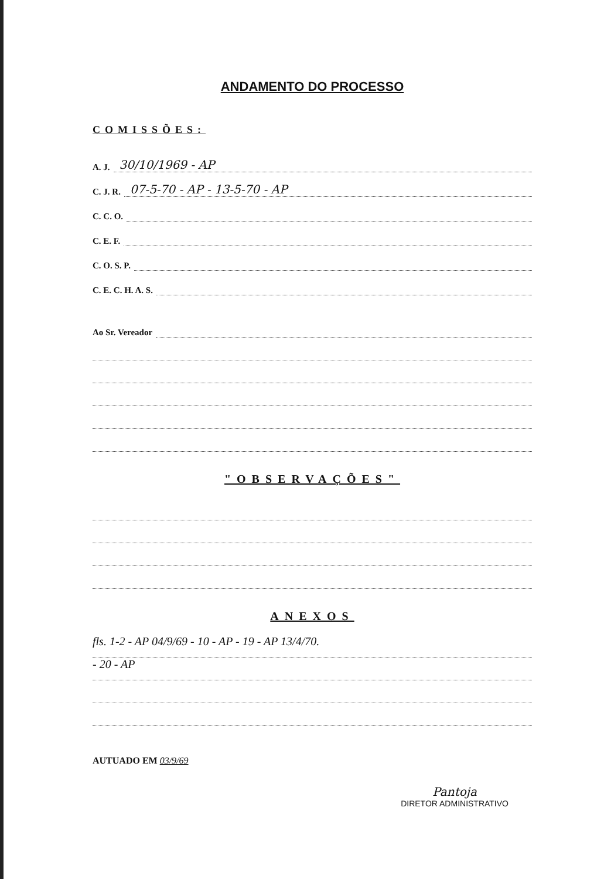ANDAMENTO DO PROCESSO
COMISSÕES:
A. J. 30/10/1969 - AP
C. J. R. 07-5-70 - AP - 13-5-70 - AP
C. C. O.
C. E. F.
C. O. S. P.
C. E. C. H. A. S.
Ao Sr. Vereador
"OBSERVAÇÕES"
ANEXOS
fls. 1-2 - AP 04/9/69 - 10 - AP - 19 - AP 13/4/70.
- 20 - AP
AUTUADO EM 03/9/69
Pantoja
DIRETOR ADMINISTRATIVO